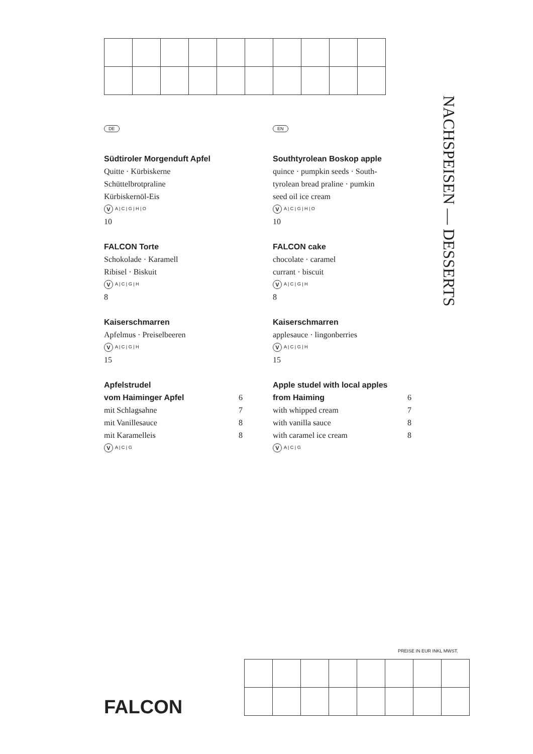DE
Südtiroler Morgenduft Apfel
Quitte · Kürbiskerne
Schüttelbrotpraline
Kürbiskernöl-Eis
V A | C | G | H | O
10
FALCON Torte
Schokolade · Karamell
Ribisel · Biskuit
V A | C | G | H
8
Kaiserschmarren
Apfelmus · Preiselbeeren
V A | C | G | H
15
Apfelstrudel
vom Haiminger Apfel 6
mit Schlagsahne 7
mit Vanillesauce 8
mit Karamelleis 8
V A | C | G
EN
Southtyrolean Boskop apple
quince · pumpkin seeds · South-
tyrolean bread praline · pumkin
seed oil ice cream
V A | C | G | H | O
10
FALCON cake
chocolate · caramel
currant · biscuit
V A | C | G | H
8
Kaiserschmarren
applesauce · lingonberries
V A | C | G | H
15
Apple studel with local apples
from Haiming 6
with whipped cream 7
with vanilla sauce 8
with caramel ice cream 8
V A | C | G
NACHSPEISEN — DESSERTS
PREISE IN EUR INKL MWST.
FALCON